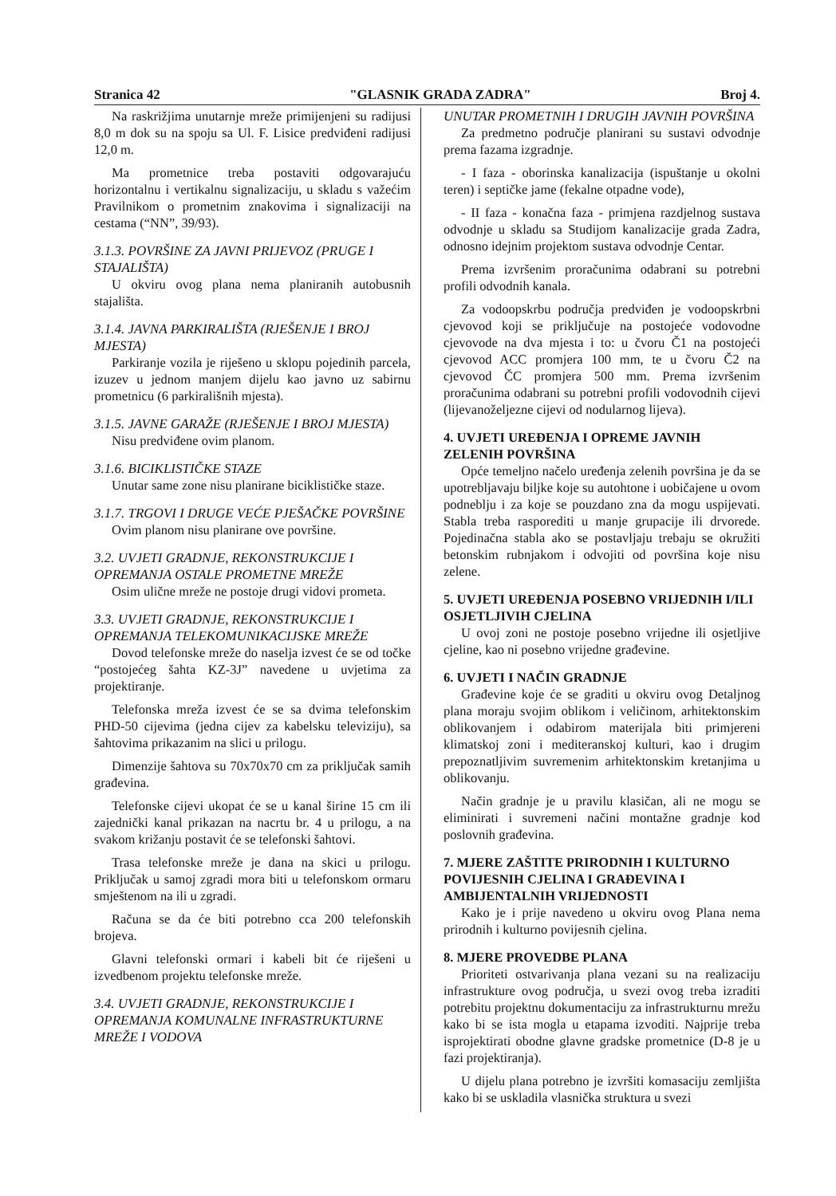Stranica 42 "GLASNIK GRADA ZADRA" Broj 4.
Na raskrižjima unutarnje mreže primijenjeni su radijusi 8,0 m dok su na spoju sa Ul. F. Lisice predviđeni radijusi 12,0 m.
Ma prometnice treba postaviti odgovarajuću horizontalnu i vertikalnu signalizaciju, u skladu s važećim Pravilnikom o prometnim znakovima i signalizaciji na cestama (“NN”, 39/93).
3.1.3. POVRŠINE ZA JAVNI PRIJEVOZ (PRUGE I STAJALIŠTA)
U okviru ovog plana nema planiranih autobusnih stajališta.
3.1.4. JAVNA PARKIRALIŠTA (RJEŠENJE I BROJ MJESTA)
Parkiranje vozila je riješeno u sklopu pojedinih parcela, izuzev u jednom manjem dijelu kao javno uz sabirnu prometnicu (6 parkirališnih mjesta).
3.1.5. JAVNE GARAŽE (RJEŠENJE I BROJ MJESTA)
Nisu predviđene ovim planom.
3.1.6. BICIKLISTIČKE STAZE
Unutar same zone nisu planirane biciklističke staze.
3.1.7. TRGOVI I DRUGE VEĆE PJEŠAČKE POVRŠINE
Ovim planom nisu planirane ove površine.
3.2. UVJETI GRADNJE, REKONSTRUKCIJE I OPREMANJA OSTALE PROMETNE MREŽE
Osim ulične mreže ne postoje drugi vidovi prometa.
3.3. UVJETI GRADNJE, REKONSTRUKCIJE I OPREMANJA TELEKOMUNIKACIJSKE MREŽE
Dovod telefonske mreže do naselja izvest će se od točke “postojećeg šahta KZ-3J” navedene u uvjetima za projektiranje.
Telefonska mreža izvest će se sa dvima telefonskim PHD-50 cijevima (jedna cijev za kabelsku televiziju), sa šahtovima prikazanim na slici u prilogu.
Dimenzije šahtova su 70x70x70 cm za priključak samih građevina.
Telefonske cijevi ukopat će se u kanal širine 15 cm ili zajednički kanal prikazan na nacrtu br. 4 u prilogu, a na svakom križanju postavit će se telefonski šahtovi.
Trasa telefonske mreže je dana na skici u prilogu. Priključak u samoj zgradi mora biti u telefonskom ormaru smještenom na ili u zgradi.
Računa se da će biti potrebno cca 200 telefonskih brojeva.
Glavni telefonski ormari i kabeli bit će riješeni u izvedbenom projektu telefonske mreže.
3.4. UVJETI GRADNJE, REKONSTRUKCIJE I OPREMANJA KOMUNALNE INFRASTRUKTURNE MREŽE I VODOVA
UNUTAR PROMETNIH I DRUGIH JAVNIH POVRŠINA
Za predmetno područje planirani su sustavi odvodnje prema fazama izgradnje.
- I faza - oborinska kanalizacija (ispuštanje u okolni teren) i septičke jame (fekalne otpadne vode),
- II faza - konačna faza - primjena razdjelnog sustava odvodnje u skladu sa Studijom kanalizacije grada Zadra, odnosno idejnim projektom sustava odvodnje Centar.
Prema izvršenim proračunima odabrani su potrebni profili odvodnih kanala.
Za vodoopskrbu područja predviđen je vodoopskrbni cjevovod koji se priključuje na postojeće vodovodne cjevovode na dva mjesta i to: u čvoru Č1 na postojeći cjevovod ACC promjera 100 mm, te u čvoru Č2 na cjevovod ČC promjera 500 mm. Prema izvršenim proračunima odabrani su potrebni profili vodovodnih cijevi (lijevanoželjezne cijevi od nodularnog lijeva).
4. UVJETI UREĐENJA I OPREME JAVNIH ZELENIH POVRŠINA
Opće temeljno načelo uređenja zelenih površina je da se upotrebljavaju biljke koje su autohtone i uobičajene u ovom podneblju i za koje se pouzdano zna da mogu uspijevati. Stabla treba rasporediti u manje grupacije ili drvorede. Pojedinačna stabla ako se postavljaju trebaju se okružiti betonskim rubnjakom i odvojiti od površina koje nisu zelene.
5. UVJETI UREĐENJA POSEBNO VRIJEDNIH I/ILI OSJETLJIVIH CJELINA
U ovoj zoni ne postoje posebno vrijedne ili osjetljive cjeline, kao ni posebno vrijedne građevine.
6. UVJETI I NAČIN GRADNJE
Građevine koje će se graditi u okviru ovog Detaljnog plana moraju svojim oblikom i veličinom, arhitektonskim oblikovanjem i odabirom materijala biti primjereni klimatskoj zoni i mediteranskoj kulturi, kao i drugim prepoznatljivim suvremenim arhitektonskim kretanjima u oblikovanju.
Način gradnje je u pravilu klasičan, ali ne mogu se eliminirati i suvremeni načini montažne gradnje kod poslovnih građevina.
7. MJERE ZAŠTITE PRIRODNIH I KULTURNO POVIJESNIH CJELINA I GRAĐEVINA I AMBIJENTALNIH VRIJEDNOSTI
Kako je i prije navedeno u okviru ovog Plana nema prirodnih i kulturno povijesnih cjelina.
8. MJERE PROVEDBE PLANA
Prioriteti ostvarivanja plana vezani su na realizaciju infrastrukture ovog područja, u svezi ovog treba izraditi potrebitu projektnu dokumentaciju za infrastrukturnu mrežu kako bi se ista mogla u etapama izvoditi. Najprije treba isprojektirati obodne glavne gradske prometnice (D-8 je u fazi projektiranja).
U dijelu plana potrebno je izvršiti komasaciju zemljišta kako bi se uskladila vlasnička struktura u svezi